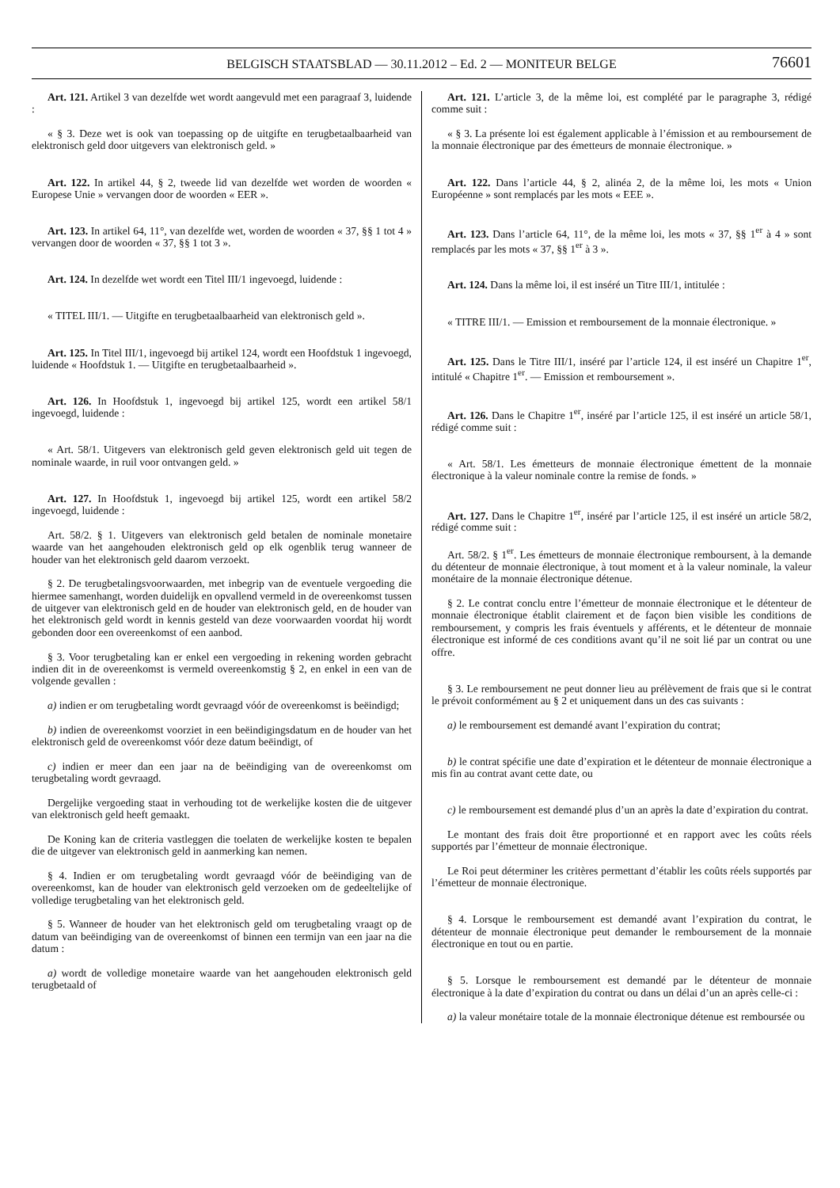BELGISCH STAATSBLAD — 30.11.2012 – Ed. 2 — MONITEUR BELGE
76601
Art. 121. Artikel 3 van dezelfde wet wordt aangevuld met een paragraaf 3, luidende :
« § 3. Deze wet is ook van toepassing op de uitgifte en terugbetaalbaarheid van elektronisch geld door uitgevers van elektronisch geld. »
Art. 122. In artikel 44, § 2, tweede lid van dezelfde wet worden de woorden « Europese Unie » vervangen door de woorden « EER ».
Art. 123. In artikel 64, 11°, van dezelfde wet, worden de woorden « 37, §§ 1 tot 4 » vervangen door de woorden « 37, §§ 1 tot 3 ».
Art. 124. In dezelfde wet wordt een Titel III/1 ingevoegd, luidende :
« TITEL III/1. — Uitgifte en terugbetaalbaarheid van elektronisch geld ».
Art. 125. In Titel III/1, ingevoegd bij artikel 124, wordt een Hoofdstuk 1 ingevoegd, luidende « Hoofdstuk 1. — Uitgifte en terugbetaalbaarheid ».
Art. 126. In Hoofdstuk 1, ingevoegd bij artikel 125, wordt een artikel 58/1 ingevoegd, luidende :
« Art. 58/1. Uitgevers van elektronisch geld geven elektronisch geld uit tegen de nominale waarde, in ruil voor ontvangen geld. »
Art. 127. In Hoofdstuk 1, ingevoegd bij artikel 125, wordt een artikel 58/2 ingevoegd, luidende :
Art. 58/2. § 1. Uitgevers van elektronisch geld betalen de nominale monetaire waarde van het aangehouden elektronisch geld op elk ogenblik terug wanneer de houder van het elektronisch geld daarom verzoekt.
§ 2. De terugbetalingsvoorwaarden, met inbegrip van de eventuele vergoeding die hiermee samenhangt, worden duidelijk en opvallend vermeld in de overeenkomst tussen de uitgever van elektronisch geld en de houder van elektronisch geld, en de houder van het elektronisch geld wordt in kennis gesteld van deze voorwaarden voordat hij wordt gebonden door een overeenkomst of een aanbod.
§ 3. Voor terugbetaling kan er enkel een vergoeding in rekening worden gebracht indien dit in de overeenkomst is vermeld overeenkomstig § 2, en enkel in een van de volgende gevallen :
a) indien er om terugbetaling wordt gevraagd vóór de overeenkomst is beëindigd;
b) indien de overeenkomst voorziet in een beëindigingsdatum en de houder van het elektronisch geld de overeenkomst vóór deze datum beëindigt, of
c) indien er meer dan een jaar na de beëindiging van de overeenkomst om terugbetaling wordt gevraagd.
Dergelijke vergoeding staat in verhouding tot de werkelijke kosten die de uitgever van elektronisch geld heeft gemaakt.
De Koning kan de criteria vastleggen die toelaten de werkelijke kosten te bepalen die de uitgever van elektronisch geld in aanmerking kan nemen.
§ 4. Indien er om terugbetaling wordt gevraagd vóór de beëindiging van de overeenkomst, kan de houder van elektronisch geld verzoeken om de gedeeltelijke of volledige terugbetaling van het elektronisch geld.
§ 5. Wanneer de houder van het elektronisch geld om terugbetaling vraagt op de datum van beëindiging van de overeenkomst of binnen een termijn van een jaar na die datum :
a) wordt de volledige monetaire waarde van het aangehouden elektronisch geld terugbetaald of
Art. 121. L’article 3, de la même loi, est complété par le paragraphe 3, rédigé comme suit :
« § 3. La présente loi est également applicable à l’émission et au remboursement de la monnaie électronique par des émetteurs de monnaie électronique. »
Art. 122. Dans l’article 44, § 2, alinéa 2, de la même loi, les mots « Union Européenne » sont remplacés par les mots « EEE ».
Art. 123. Dans l’article 64, 11°, de la même loi, les mots « 37, §§ 1<sup>er</sup> à 4 » sont remplacés par les mots « 37, §§ 1<sup>er</sup> à 3 ».
Art. 124. Dans la même loi, il est inséré un Titre III/1, intitulée :
« TITRE III/1. — Emission et remboursement de la monnaie électronique. »
Art. 125. Dans le Titre III/1, inséré par l’article 124, il est inséré un Chapitre 1<sup>er</sup>, intitulé « Chapitre 1<sup>er</sup>. — Emission et remboursement ».
Art. 126. Dans le Chapitre 1<sup>er</sup>, inséré par l’article 125, il est inséré un article 58/1, rédigé comme suit :
« Art. 58/1. Les émetteurs de monnaie électronique émettent de la monnaie électronique à la valeur nominale contre la remise de fonds. »
Art. 127. Dans le Chapitre 1<sup>er</sup>, inséré par l’article 125, il est inséré un article 58/2, rédigé comme suit :
Art. 58/2. § 1<sup>er</sup>. Les émetteurs de monnaie électronique remboursent, à la demande du détenteur de monnaie électronique, à tout moment et à la valeur nominale, la valeur monétaire de la monnaie électronique détenue.
§ 2. Le contrat conclu entre l’émetteur de monnaie électronique et le détenteur de monnaie électronique établit clairement et de façon bien visible les conditions de remboursement, y compris les frais éventuels y afférents, et le détenteur de monnaie électronique est informé de ces conditions avant qu’il ne soit lié par un contrat ou une offre.
§ 3. Le remboursement ne peut donner lieu au prélèvement de frais que si le contrat le prévoit conformément au § 2 et uniquement dans un des cas suivants :
a) le remboursement est demandé avant l’expiration du contrat;
b) le contrat spécifie une date d’expiration et le détenteur de monnaie électronique a mis fin au contrat avant cette date, ou
c) le remboursement est demandé plus d’un an après la date d’expiration du contrat.
Le montant des frais doit être proportionné et en rapport avec les coûts réels supportés par l’émetteur de monnaie électronique.
Le Roi peut déterminer les critères permettant d’établir les coûts réels supportés par l’émetteur de monnaie électronique.
§ 4. Lorsque le remboursement est demandé avant l’expiration du contrat, le détenteur de monnaie électronique peut demander le remboursement de la monnaie électronique en tout ou en partie.
§ 5. Lorsque le remboursement est demandé par le détenteur de monnaie électronique à la date d’expiration du contrat ou dans un délai d’un an après celle-ci :
a) la valeur monétaire totale de la monnaie électronique détenue est remboursée ou